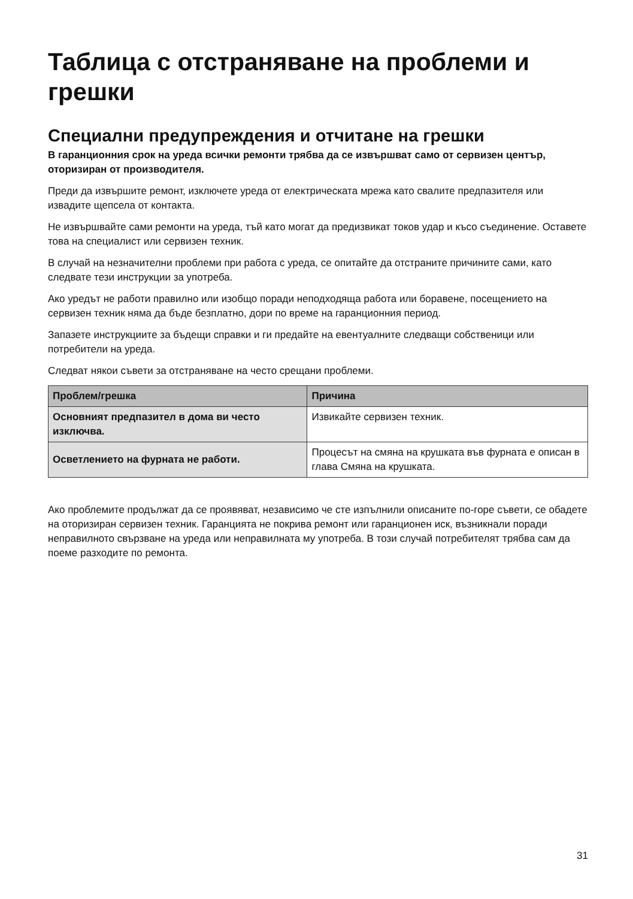Таблица с отстраняване на проблеми и грешки
Специални предупреждения и отчитане на грешки
В гаранционния срок на уреда всички ремонти трябва да се извършват само от сервизен център, оторизиран от производителя.
Преди да извършите ремонт, изключете уреда от електрическата мрежа като свалите предпазителя или извадите щепсела от контакта.
Не извършвайте сами ремонти на уреда, тъй като могат да предизвикат токов удар и късо съединение. Оставете това на специалист или сервизен техник.
В случай на незначителни проблеми при работа с уреда, се опитайте да отстраните причините сами, като следвате тези инструкции за употреба.
Ако уредът не работи правилно или изобщо поради неподходяща работа или боравене, посещението на сервизен техник няма да бъде безплатно, дори по време на гаранционния период.
Запазете инструкциите за бъдещи справки и ги предайте на евентуалните следващи собственици или потребители на уреда.
Следват някои съвети за отстраняване на често срещани проблеми.
| Проблем/грешка | Причина |
| --- | --- |
| Основният предпазител в дома ви често изключва. | Извикайте сервизен техник. |
| Осветлението на фурната не работи. | Процесът на смяна на крушката във фурната е описан в глава Смяна на крушката. |
Ако проблемите продължат да се проявяват, независимо че сте изпълнили описаните по-горе съвети, се обадете на оторизиран сервизен техник. Гаранцията не покрива ремонт или гаранционен иск, възникнали поради неправилното свързване на уреда или неправилната му употреба. В този случай потребителят трябва сам да поеме разходите по ремонта.
31